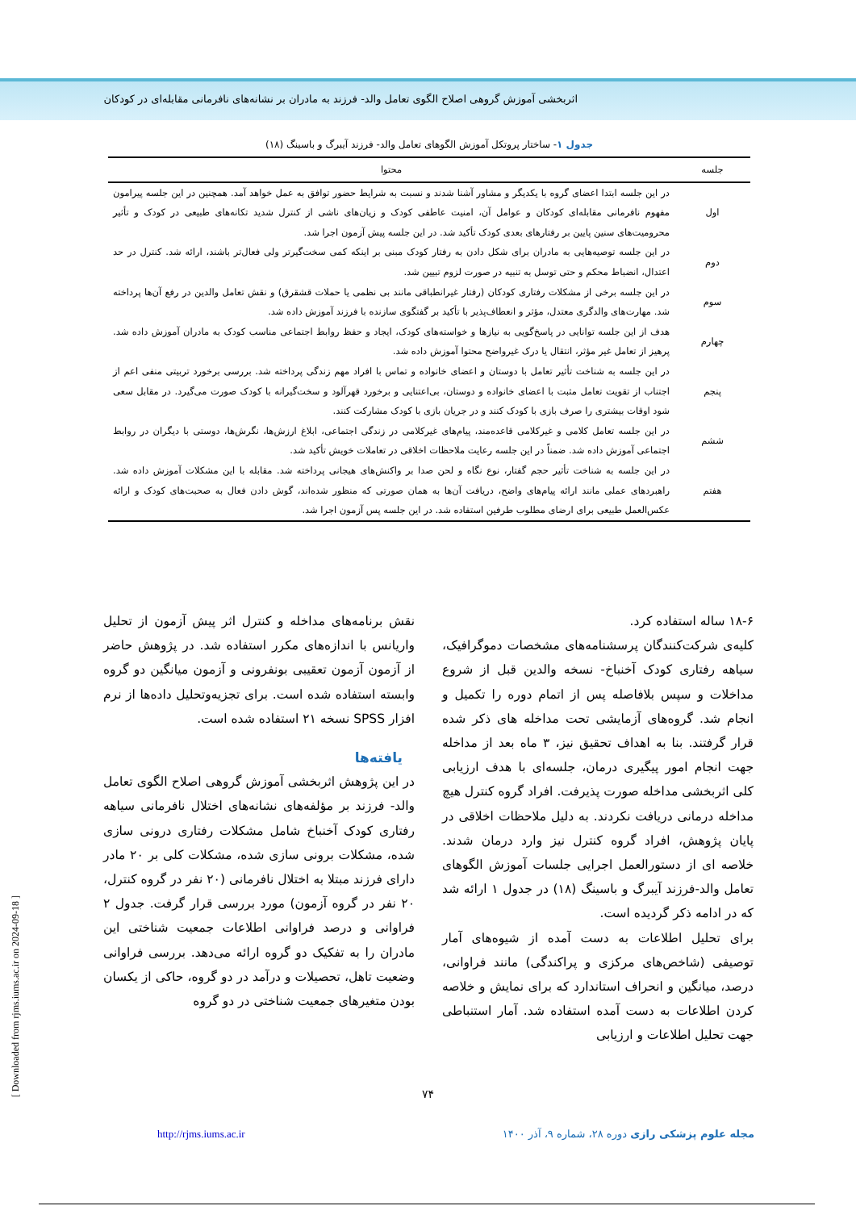اثربخشی آموزش گروهی اصلاح الگوی تعامل والد- فرزند به مادران بر نشانه‌های نافرمانی مقابله‌ای در کودکان
جدول ۱- ساختار پروتکل آموزش الگوهای تعامل والد- فرزند آیبرگ و باسینگ (۱۸)
| جلسه | محتوا |
| --- | --- |
| اول | در این جلسه ابتدا اعضای گروه با یکدیگر و مشاور آشنا شدند و نسبت به شرایط حضور توافق به عمل خواهد آمد. همچنین در این جلسه پیرامون مفهوم نافرمانی مقابله‌ای کودکان و عوامل آن، امنیت عاطفی کودک و زیان‌های ناشی از کنترل شدید تکانه‌های طبیعی در کودک و تأثیر محرومیت‌های سنین پایین بر رفتارهای بعدی کودک تأکید شد. در این جلسه پیش آزمون اجرا شد. |
| دوم | در این جلسه توصیه‌هایی به مادران برای شکل دادن به رفتار کودک مبنی بر اینکه کمی سخت‌گیرتر ولی فعال‌تر باشند، ارائه شد. کنترل در حد اعتدال، انضباط محکم و حتی توسل به تنبیه در صورت لزوم تبیین شد. |
| سوم | در این جلسه برخی از مشکلات رفتاری کودکان (رفتار غیرانطباقی مانند بی نظمی یا حملات قشقرق) و نقش تعامل والدین در رفع آن‌ها پرداخته شد. مهارت‌های والدگری معتدل، مؤثر و انعطاف‌پذیر با تأکید بر گفتگوی سازنده با فرزند آموزش داده شد. |
| چهارم | هدف از این جلسه توانایی در پاسخ‌گویی به نیازها و خواسته‌های کودک، ایجاد و حفظ روابط اجتماعی مناسب کودک به مادران آموزش داده شد. پرهیز از تعامل غیر مؤثر، انتقال یا درک غیرواضح محتوا آموزش داده شد. |
| پنجم | در این جلسه به شناخت تأثیر تعامل با دوستان و اعضای خانواده و تماس با افراد مهم زندگی پرداخته شد. بررسی برخورد تربیتی منفی اعم از اجتناب از تقویت تعامل مثبت با اعضای خانواده و دوستان، بی‌اعتنایی و برخورد قهرآلود و سخت‌گیرانه با کودک صورت می‌گیرد. در مقابل سعی شود اوقات بیشتری را صرف بازی با کودک کنند و در جریان بازی با کودک مشارکت کنند. |
| ششم | در این جلسه تعامل کلامی و غیرکلامی قاعده‌مند، پیام‌های غیرکلامی در زندگی اجتماعی، ابلاغ ارزش‌ها، نگرش‌ها، دوستی با دیگران در روابط اجتماعی آموزش داده شد. ضمناً در این جلسه رعایت ملاحظات اخلاقی در تعاملات خویش تأکید شد. |
| هفتم | در این جلسه به شناخت تأثیر حجم گفتار، نوع نگاه و لحن صدا بر واکنش‌های هیجانی پرداخته شد. مقابله با این مشکلات آموزش داده شد. راهبردهای عملی مانند ارائه پیام‌های واضح، دریافت آن‌ها به همان صورتی که منظور شده‌اند، گوش دادن فعال به صحبت‌های کودک و ارائه عکس‌العمل طبیعی برای ارضای مطلوب طرفین استفاده شد. در این جلسه پس آزمون اجرا شد. |
۱۸-۶ ساله استفاده کرد.
کلیه‌ی شرکت‌کنندگان پرسشنامه‌های مشخصات دموگرافیک، سیاهه رفتاری کودک آخنباخ- نسخه والدین قبل از شروع مداخلات و سپس بلافاصله پس از اتمام دوره را تکمیل و انجام شد. گروه‌های آزمایشی تحت مداخله های ذکر شده قرار گرفتند. بنا به اهداف تحقیق نیز، ۳ ماه بعد از مداخله جهت انجام امور پیگیری درمان، جلسه‌ای با هدف ارزیابی کلی اثربخشی مداخله صورت پذیرفت. افراد گروه کنترل هیچ مداخله درمانی دریافت نکردند. به دلیل ملاحظات اخلاقی در پایان پژوهش، افراد گروه کنترل نیز وارد درمان شدند. خلاصه ای از دستورالعمل اجرایی جلسات آموزش الگوهای تعامل والد-فرزند آیبرگ و باسینگ (۱۸) در جدول ۱ ارائه شد که در ادامه ذکر گردیده است.
برای تحلیل اطلاعات به دست آمده از شیوه‌های آمار توصیفی (شاخص‌های مرکزی و پراکندگی) مانند فراوانی، درصد، میانگین و انحراف استاندارد که برای نمایش و خلاصه کردن اطلاعات به دست آمده استفاده شد. آمار استنباطی جهت تحلیل اطلاعات و ارزیابی
نقش برنامه‌های مداخله و کنترل اثر پیش آزمون از تحلیل واریانس با اندازه‌های مکرر استفاده شد. در پژوهش حاضر از آزمون آزمون تعقیبی بونفرونی و آزمون میانگین دو گروه وابسته استفاده شده است. برای تجزیه‌وتحلیل داده‌ها از نرم افزار SPSS نسخه ۲۱ استفاده شده است.
یافته‌ها
در این پژوهش اثربخشی آموزش گروهی اصلاح الگوی تعامل والد- فرزند بر مؤلفه‌های نشانه‌های اختلال نافرمانی سیاهه رفتاری کودک آخنباخ شامل مشکلات رفتاری درونی سازی شده، مشکلات برونی سازی شده، مشکلات کلی بر ۲۰ مادر دارای فرزند مبتلا به اختلال نافرمانی (۲۰ نفر در گروه کنترل، ۲۰ نفر در گروه آزمون) مورد بررسی قرار گرفت. جدول ۲ فراوانی و درصد فراوانی اطلاعات جمعیت شناختی این مادران را به تفکیک دو گروه ارائه می‌دهد. بررسی فراوانی وضعیت تاهل، تحصیلات و درآمد در دو گروه، حاکی از یکسان بودن متغیرهای جمعیت شناختی در دو گروه
۷۴
مجله علوم پزشکی رازی دوره ۲۸، شماره ۹، آذر ۱۴۰۰ http://rjms.iums.ac.ir
[ Downloaded from rjms.iums.ac.ir on 2024-09-18 ]